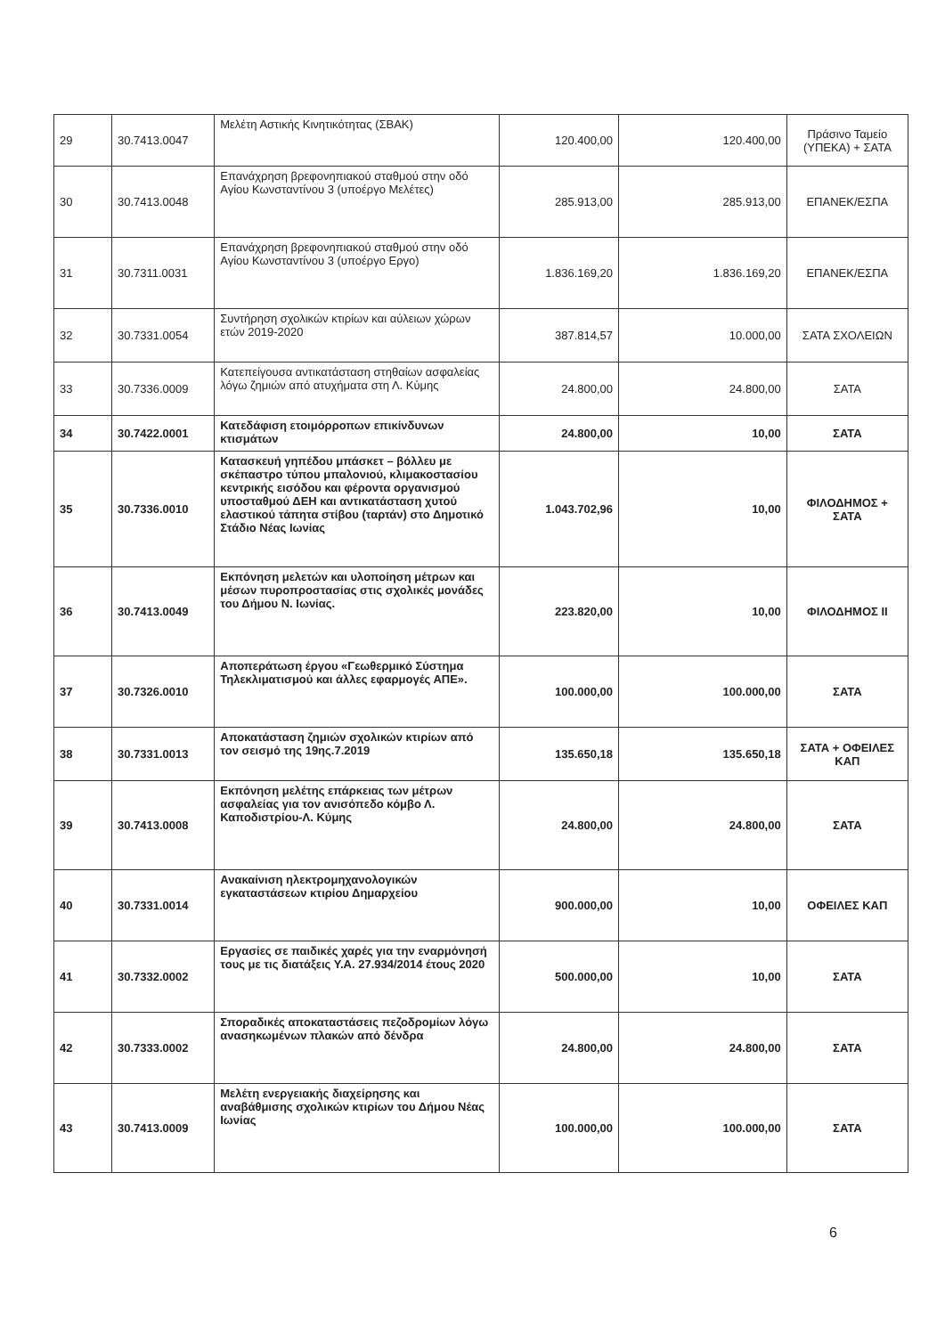| 29 | 30.7413.0047 | Μελέτη Αστικής Κινητικότητας (ΣΒΑΚ) | 120.400,00 | 120.400,00 | Πράσινο Ταμείο (ΥΠΕΚΑ) + ΣΑΤΑ |
| 30 | 30.7413.0048 | Επανάχρηση βρεφονηπιακού σταθμού στην οδό Αγίου Κωνσταντίνου 3 (υποέργο Μελέτες) | 285.913,00 | 285.913,00 | ΕΠΑΝΕΚ/ΕΣΠΑ |
| 31 | 30.7311.0031 | Επανάχρηση βρεφονηπιακού σταθμού στην οδό Αγίου Κωνσταντίνου 3 (υποέργο Εργο) | 1.836.169,20 | 1.836.169,20 | ΕΠΑΝΕΚ/ΕΣΠΑ |
| 32 | 30.7331.0054 | Συντήρηση σχολικών κτιρίων και αύλειων χώρων ετών 2019-2020 | 387.814,57 | 10.000,00 | ΣΑΤΑ ΣΧΟΛΕΙΩΝ |
| 33 | 30.7336.0009 | Κατεπείγουσα αντικατάσταση στηθαίων ασφαλείας λόγω ζημιών από ατυχήματα στη Λ. Κύμης | 24.800,00 | 24.800,00 | ΣΑΤΑ |
| 34 | 30.7422.0001 | Κατεδάφιση ετοιμόρροπων επικίνδυνων κτισμάτων | 24.800,00 | 10,00 | ΣΑΤΑ |
| 35 | 30.7336.0010 | Κατασκευή γηπέδου μπάσκετ – βόλλευ με σκέπαστρο τύπου μπαλονιού, κλιμακοστασίου κεντρικής εισόδου και φέροντα οργανισμού υποσταθμού ΔΕΗ και αντικατάσταση χυτού ελαστικού τάπητα στίβου (ταρτάν) στο Δημοτικό Στάδιο Νέας Ιωνίας | 1.043.702,96 | 10,00 | ΦΙΛΟΔΗΜΟΣ + ΣΑΤΑ |
| 36 | 30.7413.0049 | Εκπόνηση μελετών και υλοποίηση μέτρων και μέσων πυροπροστασίας στις σχολικές μονάδες του Δήμου Ν. Ιωνίας. | 223.820,00 | 10,00 | ΦΙΛΟΔΗΜΟΣ ΙΙ |
| 37 | 30.7326.0010 | Αποπεράτωση έργου «Γεωθερμικό Σύστημα Τηλεκλιματισμού και άλλες εφαρμογές ΑΠΕ». | 100.000,00 | 100.000,00 | ΣΑΤΑ |
| 38 | 30.7331.0013 | Αποκατάσταση ζημιών σχολικών κτιρίων από τον σεισμό της 19ης.7.2019 | 135.650,18 | 135.650,18 | ΣΑΤΑ + ΟΦΕΙΛΕΣ ΚΑΠ |
| 39 | 30.7413.0008 | Εκπόνηση μελέτης επάρκειας των μέτρων ασφαλείας για τον ανισόπεδο κόμβο Λ. Καποδιστρίου-Λ. Κύμης | 24.800,00 | 24.800,00 | ΣΑΤΑ |
| 40 | 30.7331.0014 | Ανακαίνιση ηλεκτρομηχανολογικών εγκαταστάσεων κτιρίου Δημαρχείου | 900.000,00 | 10,00 | ΟΦΕΙΛΕΣ ΚΑΠ |
| 41 | 30.7332.0002 | Εργασίες σε παιδικές χαρές για την εναρμόνησή τους με τις διατάξεις Υ.Α. 27.934/2014 έτους 2020 | 500.000,00 | 10,00 | ΣΑΤΑ |
| 42 | 30.7333.0002 | Σποραδικές αποκαταστάσεις πεζοδρομίων λόγω ανασηκωμένων πλακών από δένδρα | 24.800,00 | 24.800,00 | ΣΑΤΑ |
| 43 | 30.7413.0009 | Μελέτη ενεργειακής διαχείρησης και αναβάθμισης σχολικών κτιρίων του Δήμου Νέας Ιωνίας | 100.000,00 | 100.000,00 | ΣΑΤΑ |
6